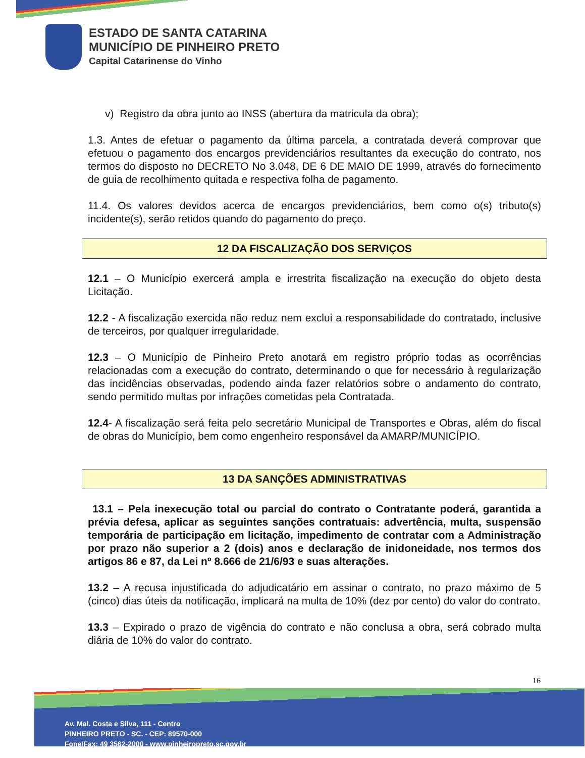ESTADO DE SANTA CATARINA
MUNICÍPIO DE PINHEIRO PRETO
Capital Catarinense do Vinho
v) Registro da obra junto ao INSS (abertura da matricula da obra);
1.3. Antes de efetuar o pagamento da última parcela, a contratada deverá comprovar que efetuou o pagamento dos encargos previdenciários resultantes da execução do contrato, nos termos do disposto no DECRETO No 3.048, DE 6 DE MAIO DE 1999, através do fornecimento de guia de recolhimento quitada e respectiva folha de pagamento.
11.4. Os valores devidos acerca de encargos previdenciários, bem como o(s) tributo(s) incidente(s), serão retidos quando do pagamento do preço.
12 DA FISCALIZAÇÃO DOS SERVIÇOS
12.1 – O Município exercerá ampla e irrestrita fiscalização na execução do objeto desta Licitação.
12.2 - A fiscalização exercida não reduz nem exclui a responsabilidade do contratado, inclusive de terceiros, por qualquer irregularidade.
12.3 – O Município de Pinheiro Preto anotará em registro próprio todas as ocorrências relacionadas com a execução do contrato, determinando o que for necessário à regularização das incidências observadas, podendo ainda fazer relatórios sobre o andamento do contrato, sendo permitido multas por infrações cometidas pela Contratada.
12.4- A fiscalização será feita pelo secretário Municipal de Transportes e Obras, além do fiscal de obras do Município, bem como engenheiro responsável da AMARP/MUNICÍPIO.
13 DA SANÇÕES ADMINISTRATIVAS
13.1 – Pela inexecução total ou parcial do contrato o Contratante poderá, garantida a prévia defesa, aplicar as seguintes sanções contratuais: advertência, multa, suspensão temporária de participação em licitação, impedimento de contratar com a Administração por prazo não superior a 2 (dois) anos e declaração de inidoneidade, nos termos dos artigos 86 e 87, da Lei nº 8.666 de 21/6/93 e suas alterações.
13.2 – A recusa injustificada do adjudicatário em assinar o contrato, no prazo máximo de 5 (cinco) dias úteis da notificação, implicará na multa de 10% (dez por cento) do valor do contrato.
13.3 – Expirado o prazo de vigência do contrato e não conclusa a obra, será cobrado multa diária de 10% do valor do contrato.
16
Av. Mal. Costa e Silva, 111 - Centro
PINHEIRO PRETO - SC. - CEP: 89570-000
Fone/Fax: 49 3562-2000 - www.pinheiropreto.sc.gov.br